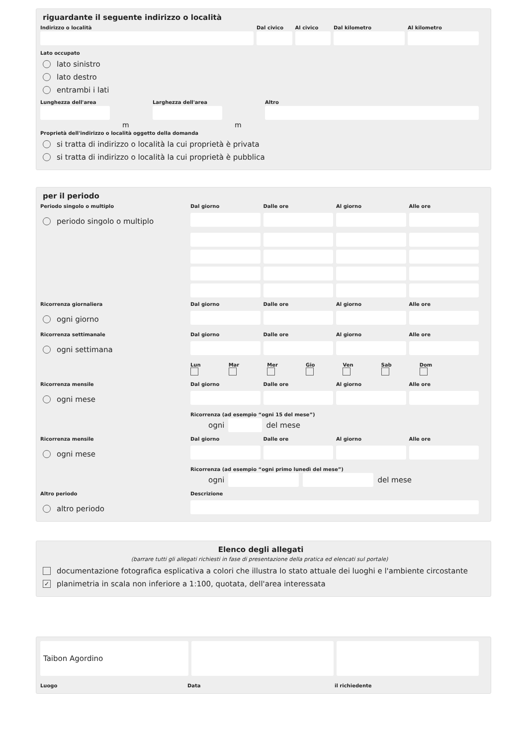riguardante il seguente indirizzo o località
Indirizzo o località Dal civico Al civico Dal kilometro Al kilometro
Lato occupato
lato sinistro
lato destro
entrambi i lati
Lunghezza dell'area
m
Larghezza dell'area
m
Altro
Proprietà dell'indirizzo o località oggetto della domanda
si tratta di indirizzo o località la cui proprietà è privata
si tratta di indirizzo o località la cui proprietà è pubblica
per il periodo
Periodo singolo o multiplo
Dal giorno
Dalle ore
Al giorno
Alle ore
periodo singolo o multiplo
Ricorrenza giornaliera
Dal giorno
Dalle ore
Al giorno
Alle ore
ogni giorno
Ricorrenza settimanale
Dal giorno
Dalle ore
Al giorno
Alle ore
ogni settimana
Lun
Mar
Mer
Gio
Ven
Sab
Dom
Ricorrenza mensile
Dal giorno
Dalle ore
Al giorno
Alle ore
ogni mese
Ricorrenza (ad esempio “ogni 15 del mese”)
ogni del mese
Ricorrenza mensile
Dal giorno
Dalle ore
Al giorno
Alle ore
ogni mese
Ricorrenza (ad esempio “ogni primo lunedì del mese”)
ogni del mese
Altro periodo
Descrizione
altro periodo
Elenco degli allegati
(barrare tutti gli allegati richiesti in fase di presentazione della pratica ed elencati sul portale)
documentazione fotografica esplicativa a colori che illustra lo stato attuale dei luoghi e l'ambiente circostante
✓ planimetria in scala non inferiore a 1:100, quotata, dell'area interessata
Taibon Agordino
Luogo Data il richiedente